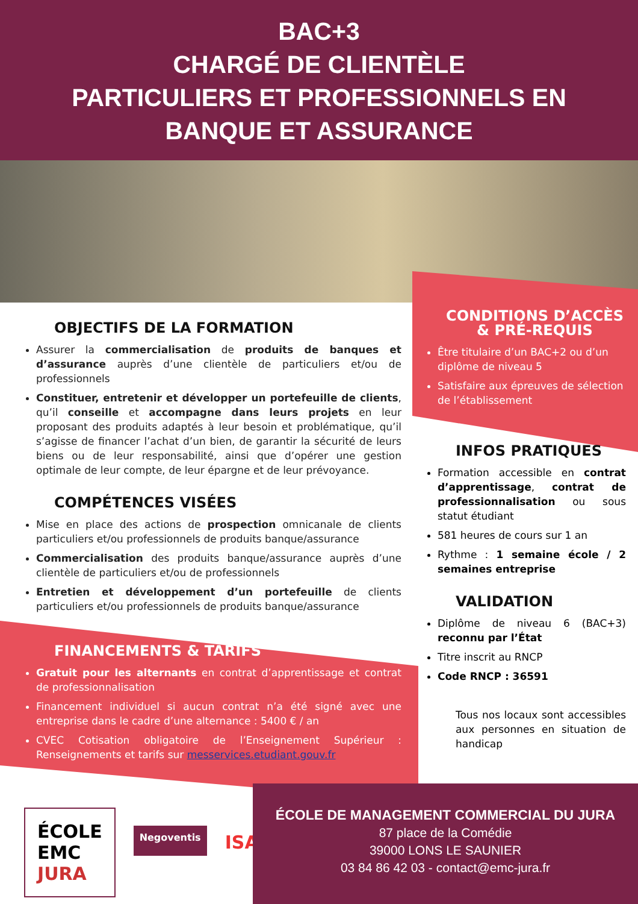BAC+3
CHARGÉ DE CLIENTÈLE
PARTICULIERS ET PROFESSIONNELS EN
BANQUE ET ASSURANCE
OBJECTIFS DE LA FORMATION
Assurer la commercialisation de produits de banques et d’assurance auprès d’une clientèle de particuliers et/ou de professionnels
Constituer, entretenir et développer un portefeuille de clients, qu’il conseille et accompagne dans leurs projets en leur proposant des produits adaptés à leur besoin et problématique, qu’il s’agisse de financer l’achat d’un bien, de garantir la sécurité de leurs biens ou de leur responsabilité, ainsi que d’opérer une gestion optimale de leur compte, de leur épargne et de leur prévoyance.
COMPÉTENCES VISÉES
Mise en place des actions de prospection omnicanale de clients particuliers et/ou professionnels de produits banque/assurance
Commercialisation des produits banque/assurance auprès d’une clientèle de particuliers et/ou de professionnels
Entretien et développement d’un portefeuille de clients particuliers et/ou professionnels de produits banque/assurance
FINANCEMENTS & TARIFS
Gratuit pour les alternants en contrat d’apprentissage et contrat de professionnalisation
Financement individuel si aucun contrat n’a été signé avec une entreprise dans le cadre d’une alternance : 5400 € / an
CVEC Cotisation obligatoire de l’Enseignement Supérieur : Renseignements et tarifs sur messervices.etudiant.gouv.fr
CONDITIONS D’ACCÈS
& PRÉ-REQUIS
Être titulaire d’un BAC+2 ou d’un diplôme de niveau 5
Satisfaire aux épreuves de sélection de l’établissement
INFOS PRATIQUES
Formation accessible en contrat d’apprentissage, contrat de professionnalisation ou sous statut étudiant
581 heures de cours sur 1 an
Rythme : 1 semaine école / 2 semaines entreprise
VALIDATION
Diplôme de niveau 6 (BAC+3) reconnu par l’État
Titre inscrit au RNCP
Code RNCP : 36591
Tous nos locaux sont accessibles aux personnes en situation de handicap
ÉCOLE
EMC
JURA
Negoventis
ISA
ÉCOLE DE MANAGEMENT COMMERCIAL DU JURA
87 place de la Comédie
39000 LONS LE SAUNIER
03 84 86 42 03 - contact@emc-jura.fr